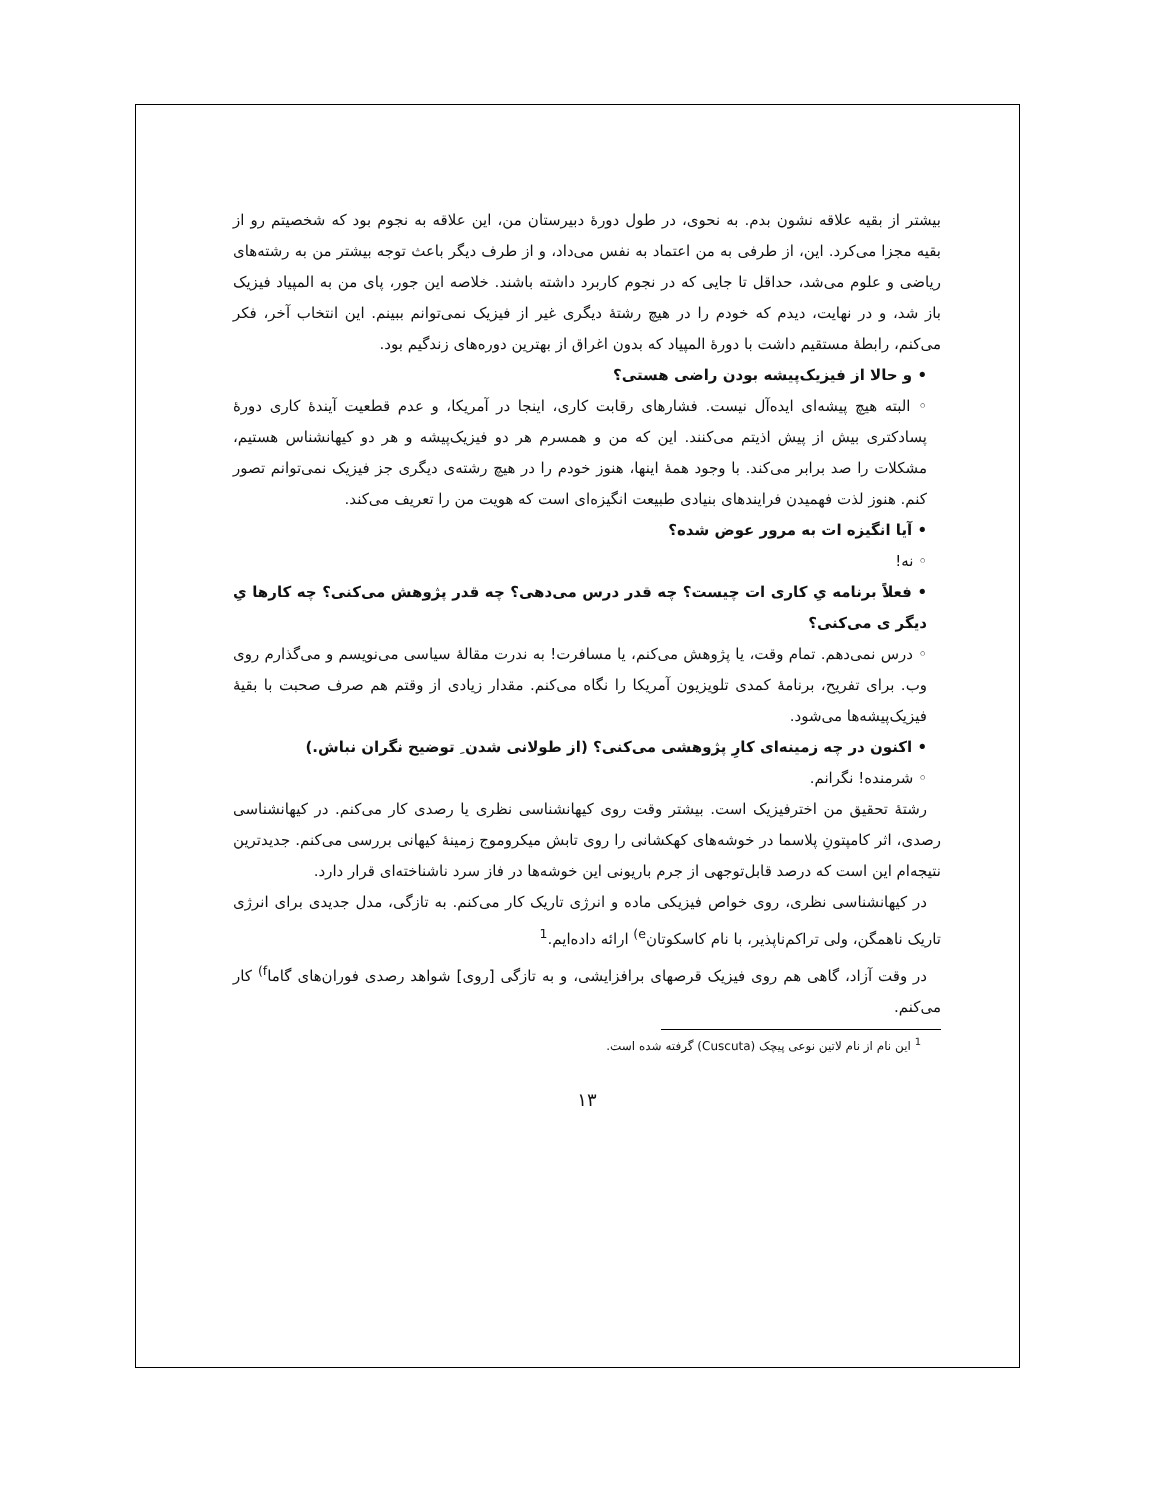بیشتر از بقیه علاقه نشون بدم. به نحوی، در طول دورهٔ دبیرستان من، این علاقه به نجوم بود که شخصیتم رو از بقیه مجزا می‌کرد. این، از طرفی به من اعتماد به نفس می‌داد، و از طرف دیگر باعث توجه بیشتر من به رشته‌های ریاضی و علوم می‌شد، حداقل تا جایی که در نجوم کاربرد داشته باشند. خلاصه این جور، پای من به المپیاد فیزیک باز شد، و در نهایت، دیدم که خودم را در هیچ رشتهٔ دیگری غیر از فیزیک نمی‌توانم ببینم. این انتخاب آخر، فکر می‌کنم، رابطهٔ مستقیم داشت با دورهٔ المپیاد که بدون اغراق از بهترین دوره‌های زندگیم بود.
• و حالا از فیزیک‌پیشه بودن راضی هستی؟
◦ البته هیچ پیشه‌ای ایده‌آل نیست. فشارهای رقابت کاری، اینجا در آمریکا، و عدم قطعیت آیندهٔ کاری دورهٔ پسادکتری بیش از پیش اذیتم می‌کنند. این که من و همسرم هر دو فیزیک‌پیشه و هر دو کیهانشناس هستیم، مشکلات را صد برابر می‌کند. با وجود همهٔ اینها، هنوز خودم را در هیچ رشته‌ی دیگری جز فیزیک نمی‌توانم تصور کنم. هنوز لذت فهمیدن فرایندهای بنیادی طبیعت انگیزه‌ای است که هویت من را تعریف می‌کند.
• آیا انگیزه ات به مرور عوض شده؟
◦ نه!
• فعلاً برنامه یِ کاری ات چیست؟ چه قدر درس می‌دهی؟ چه قدر پژوهش می‌کنی؟ چه کارها یِ دیگر ی می‌کنی؟
◦ درس نمی‌دهم. تمام وقت، یا پژوهش می‌کنم، یا مسافرت! به ندرت مقالهٔ سیاسی می‌نویسم و می‌گذارم روی وب. برای تفریح، برنامهٔ کمدی تلویزیون آمریکا را نگاه می‌کنم. مقدار زیادی از وقتم هم صرف صحبت با بقیهٔ فیزیک‌پیشه‌ها می‌شود.
• اکنون در چه زمینه‌ای کارِ پژوهشی می‌کنی؟ (از طولانی شدن ِ توضیح نگران نباش.)
◦ شرمنده! نگرانم.
رشتهٔ تحقیق من اخترفیزیک است. بیشتر وقت روی کیهانشناسی نظری یا رصدی کار می‌کنم. در کیهانشناسی رصدی، اثر کامپتونِ پلاسما در خوشه‌های کهکشانی را روی تابش میکروموج زمینهٔ کیهانی بررسی می‌کنم. جدیدترین نتیجه‌ام این است که درصد قابل‌توجهی از جرم باریونی این خوشه‌ها در فاز سرد ناشناخته‌ای قرار دارد.
در کیهانشناسی نظری، روی خواص فیزیکی ماده و انرژی تاریک کار می‌کنم. به تازگی، مدل جدیدی برای انرژی تاریک ناهمگن، ولی تراکم‌ناپذیر، با نام کاسکوتان<sup>e)</sup> ارائه داده‌ایم.<sup>1</sup>
در وقت آزاد، گاهی هم روی فیزیک قرصهای برافزایشی، و به تازگی [روی] شواهد رصدی فوران‌های گاما<sup>f)</sup> کار می‌کنم.
<sup>1</sup> این نام از نام لاتین نوعی پیچک (Cuscuta) گرفته شده است.
۱۳